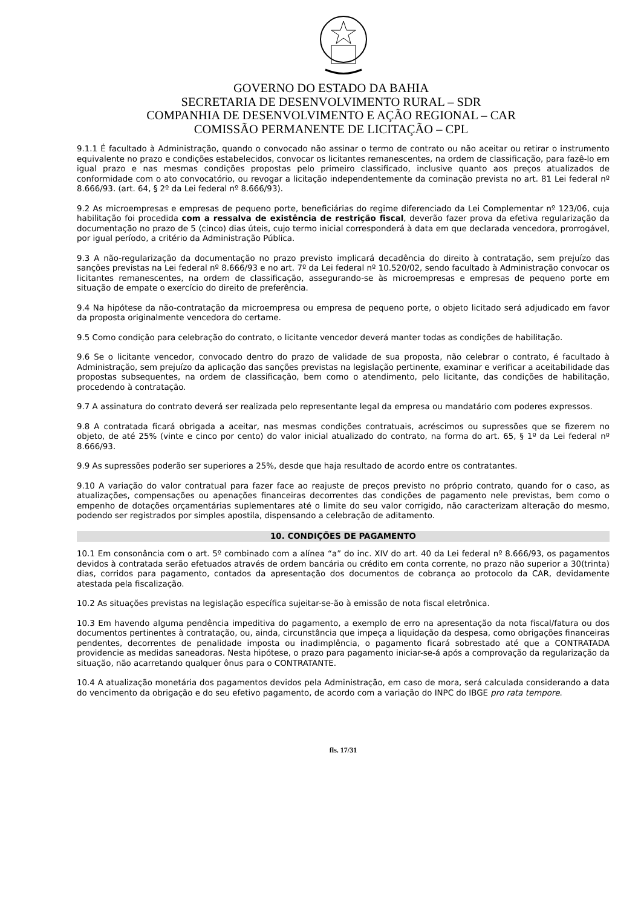GOVERNO DO ESTADO DA BAHIA
SECRETARIA DE DESENVOLVIMENTO RURAL – SDR
COMPANHIA DE DESENVOLVIMENTO E AÇÃO REGIONAL – CAR
COMISSÃO PERMANENTE DE LICITAÇÃO – CPL
9.1.1 É facultado à Administração, quando o convocado não assinar o termo de contrato ou não aceitar ou retirar o instrumento equivalente no prazo e condições estabelecidos, convocar os licitantes remanescentes, na ordem de classificação, para fazê-lo em igual prazo e nas mesmas condições propostas pelo primeiro classificado, inclusive quanto aos preços atualizados de conformidade com o ato convocatório, ou revogar a licitação independentemente da cominação prevista no art. 81 Lei federal nº 8.666/93. (art. 64, § 2º da Lei federal nº 8.666/93).
9.2 As microempresas e empresas de pequeno porte, beneficiárias do regime diferenciado da Lei Complementar nº 123/06, cuja habilitação foi procedida com a ressalva de existência de restrição fiscal, deverão fazer prova da efetiva regularização da documentação no prazo de 5 (cinco) dias úteis, cujo termo inicial corresponderá à data em que declarada vencedora, prorrogável, por igual período, a critério da Administração Pública.
9.3 A não-regularização da documentação no prazo previsto implicará decadência do direito à contratação, sem prejuízo das sanções previstas na Lei federal nº 8.666/93 e no art. 7º da Lei federal nº 10.520/02, sendo facultado à Administração convocar os licitantes remanescentes, na ordem de classificação, assegurando-se às microempresas e empresas de pequeno porte em situação de empate o exercício do direito de preferência.
9.4 Na hipótese da não-contratação da microempresa ou empresa de pequeno porte, o objeto licitado será adjudicado em favor da proposta originalmente vencedora do certame.
9.5 Como condição para celebração do contrato, o licitante vencedor deverá manter todas as condições de habilitação.
9.6 Se o licitante vencedor, convocado dentro do prazo de validade de sua proposta, não celebrar o contrato, é facultado à Administração, sem prejuízo da aplicação das sanções previstas na legislação pertinente, examinar e verificar a aceitabilidade das propostas subsequentes, na ordem de classificação, bem como o atendimento, pelo licitante, das condições de habilitação, procedendo à contratação.
9.7 A assinatura do contrato deverá ser realizada pelo representante legal da empresa ou mandatário com poderes expressos.
9.8 A contratada ficará obrigada a aceitar, nas mesmas condições contratuais, acréscimos ou supressões que se fizerem no objeto, de até 25% (vinte e cinco por cento) do valor inicial atualizado do contrato, na forma do art. 65, § 1º da Lei federal nº 8.666/93.
9.9 As supressões poderão ser superiores a 25%, desde que haja resultado de acordo entre os contratantes.
9.10 A variação do valor contratual para fazer face ao reajuste de preços previsto no próprio contrato, quando for o caso, as atualizações, compensações ou apenações financeiras decorrentes das condições de pagamento nele previstas, bem como o empenho de dotações orçamentárias suplementares até o limite do seu valor corrigido, não caracterizam alteração do mesmo, podendo ser registrados por simples apostila, dispensando a celebração de aditamento.
10. CONDIÇÕES DE PAGAMENTO
10.1 Em consonância com o art. 5º combinado com a alínea “a” do inc. XIV do art. 40 da Lei federal nº 8.666/93, os pagamentos devidos à contratada serão efetuados através de ordem bancária ou crédito em conta corrente, no prazo não superior a 30(trinta) dias, corridos para pagamento, contados da apresentação dos documentos de cobrança ao protocolo da CAR, devidamente atestada pela fiscalização.
10.2 As situações previstas na legislação específica sujeitar-se-ão à emissão de nota fiscal eletrônica.
10.3 Em havendo alguma pendência impeditiva do pagamento, a exemplo de erro na apresentação da nota fiscal/fatura ou dos documentos pertinentes à contratação, ou, ainda, circunstância que impeça a liquidação da despesa, como obrigações financeiras pendentes, decorrentes de penalidade imposta ou inadimplência, o pagamento ficará sobrestado até que a CONTRATADA providencie as medidas saneadoras. Nesta hipótese, o prazo para pagamento iniciar-se-á após a comprovação da regularização da situação, não acarretando qualquer ônus para o CONTRATANTE.
10.4 A atualização monetária dos pagamentos devidos pela Administração, em caso de mora, será calculada considerando a data do vencimento da obrigação e do seu efetivo pagamento, de acordo com a variação do INPC do IBGE pro rata tempore.
fls. 17/31